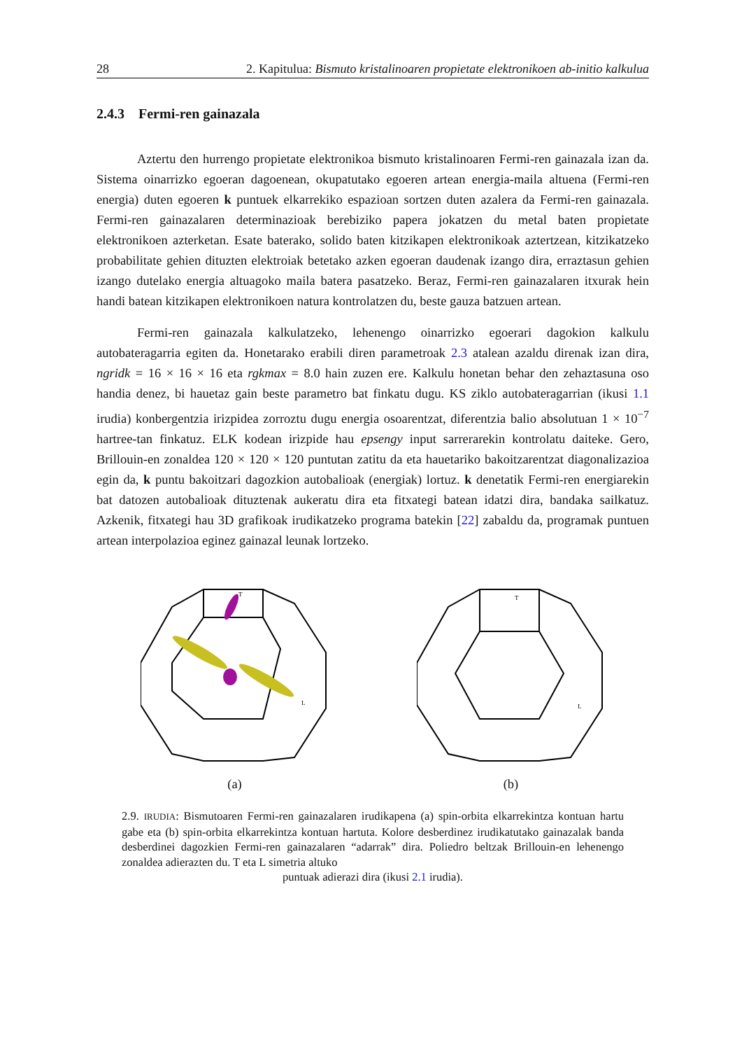28 2. Kapitulua: Bismuto kristalinoaren propietate elektronikoen ab-initio kalkulua
2.4.3 Fermi-ren gainazala
Aztertu den hurrengo propietate elektronikoa bismuto kristalinoaren Fermi-ren gainazala izan da. Sistema oinarrizko egoeran dagoenean, okupatutako egoeren artean energia-maila altuena (Fermi-ren energia) duten egoeren k puntuek elkarrekiko espazioan sortzen duten azalera da Fermi-ren gainazala. Fermi-ren gainazalaren determinazioak berebiziko papera jokatzen du metal baten propietate elektronikoen azterketan. Esate baterako, solido baten kitzikapen elektronikoak aztertzean, kitzikatzeko probabilitate gehien dituzten elektroiak betetako azken egoeran daudenak izango dira, erraztasun gehien izango dutelako energia altuagoko maila batera pasatzeko. Beraz, Fermi-ren gainazalaren itxurak hein handi batean kitzikapen elektronikoen natura kontrolatzen du, beste gauza batzuen artean.
Fermi-ren gainazala kalkulatzeko, lehenengo oinarrizko egoerari dagokion kalkulu autobateragarria egiten da. Honetarako erabili diren parametroak 2.3 atalean azaldu direnak izan dira, ngridk = 16 × 16 × 16 eta rgkmax = 8.0 hain zuzen ere. Kalkulu honetan behar den zehaztasuna oso handia denez, bi hauetaz gain beste parametro bat finkatu dugu. KS ziklo autobateragarrian (ikusi 1.1 irudia) konbergentzia irizpidea zorroztu dugu energia osoarentzat, diferentzia balio absolutuan 1 × 10<sup>−7</sup> hartree-tan finkatuz. ELK kodean irizpide hau epsengy input sarrerarekin kontrolatu daiteke. Gero, Brillouin-en zonaldea 120 × 120 × 120 puntutan zatitu da eta hauetariko bakoitzarentzat diagonalizazioa egin da, k puntu bakoitzari dagozkion autobalioak (energiak) lortuz. k denetatik Fermi-ren energiarekin bat datozen autobalioak dituztenak aukeratu dira eta fitxategi batean idatzi dira, bandaka sailkatuz. Azkenik, fitxategi hau 3D grafikoak irudikatzeko programa batekin [22] zabaldu da, programak puntuen artean interpolazioa eginez gainazal leunak lortzeko.
T
L
(a)
T
L
(b)
2.9. IRUDIA: Bismutoaren Fermi-ren gainazalaren irudikapena (a) spin-orbita elkarrekintza kontuan hartu gabe eta (b) spin-orbita elkarrekintza kontuan hartuta. Kolore desberdinez irudikatutako gainazalak banda desberdinei dagozkien Fermi-ren gainazalaren “adarrak” dira. Poliedro beltzak Brillouin-en lehenengo zonaldea adierazten du. T eta L simetria altuko
puntuak adierazi dira (ikusi 2.1 irudia).